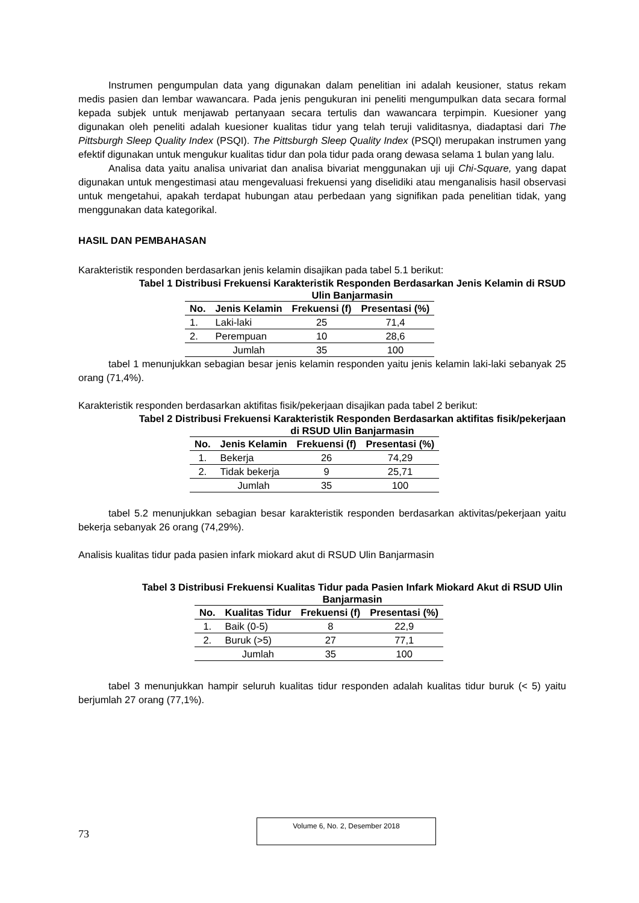Instrumen pengumpulan data yang digunakan dalam penelitian ini adalah keusioner, status rekam medis pasien dan lembar wawancara. Pada jenis pengukuran ini peneliti mengumpulkan data secara formal kepada subjek untuk menjawab pertanyaan secara tertulis dan wawancara terpimpin. Kuesioner yang digunakan oleh peneliti adalah kuesioner kualitas tidur yang telah teruji validitasnya, diadaptasi dari The Pittsburgh Sleep Quality Index (PSQI). The Pittsburgh Sleep Quality Index (PSQI) merupakan instrumen yang efektif digunakan untuk mengukur kualitas tidur dan pola tidur pada orang dewasa selama 1 bulan yang lalu.
Analisa data yaitu analisa univariat dan analisa bivariat menggunakan uji uji Chi-Square, yang dapat digunakan untuk mengestimasi atau mengevaluasi frekuensi yang diselidiki atau menganalisis hasil observasi untuk mengetahui, apakah terdapat hubungan atau perbedaan yang signifikan pada penelitian tidak, yang menggunakan data kategorikal.
HASIL DAN PEMBAHASAN
Karakteristik responden berdasarkan jenis kelamin disajikan pada tabel 5.1 berikut:
Tabel 1 Distribusi Frekuensi Karakteristik Responden Berdasarkan Jenis Kelamin di RSUD Ulin Banjarmasin
| No. | Jenis Kelamin | Frekuensi (f) | Presentasi (%) |
| --- | --- | --- | --- |
| 1. | Laki-laki | 25 | 71,4 |
| 2. | Perempuan | 10 | 28,6 |
| | Jumlah | 35 | 100 |
tabel 1 menunjukkan sebagian besar jenis kelamin responden yaitu jenis kelamin laki-laki sebanyak 25 orang (71,4%).
Karakteristik responden berdasarkan aktifitas fisik/pekerjaan disajikan pada tabel 2 berikut:
Tabel 2 Distribusi Frekuensi Karakteristik Responden Berdasarkan aktifitas fisik/pekerjaan di RSUD Ulin Banjarmasin
| No. | Jenis Kelamin | Frekuensi (f) | Presentasi (%) |
| --- | --- | --- | --- |
| 1. | Bekerja | 26 | 74,29 |
| 2. | Tidak bekerja | 9 | 25,71 |
| | Jumlah | 35 | 100 |
tabel 5.2 menunjukkan sebagian besar karakteristik responden berdasarkan aktivitas/pekerjaan yaitu bekerja sebanyak 26 orang (74,29%).
Analisis kualitas tidur pada pasien infark miokard akut di RSUD Ulin Banjarmasin
Tabel 3 Distribusi Frekuensi Kualitas Tidur pada Pasien Infark Miokard Akut di RSUD Ulin Banjarmasin
| No. | Kualitas Tidur | Frekuensi (f) | Presentasi (%) |
| --- | --- | --- | --- |
| 1. | Baik (0-5) | 8 | 22,9 |
| 2. | Buruk (>5) | 27 | 77,1 |
| | Jumlah | 35 | 100 |
tabel 3 menunjukkan hampir seluruh kualitas tidur responden adalah kualitas tidur buruk (< 5) yaitu berjumlah 27 orang (77,1%).
73
Volume 6, No. 2, Desember 2018